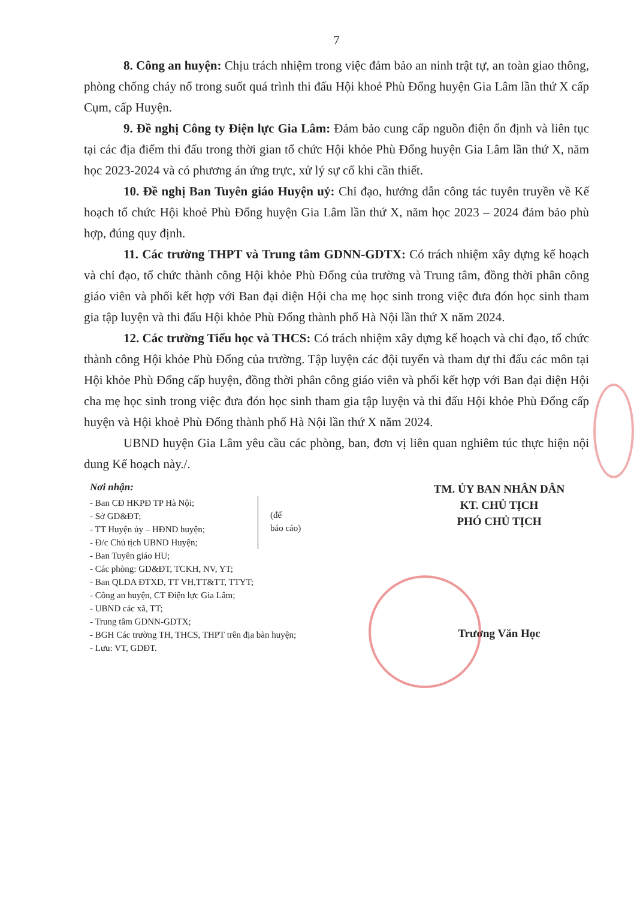7
8. Công an huyện: Chịu trách nhiệm trong việc đảm bảo an ninh trật tự, an toàn giao thông, phòng chống cháy nổ trong suốt quá trình thi đấu Hội khoẻ Phù Đổng huyện Gia Lâm lần thứ X cấp Cụm, cấp Huyện.
9. Đề nghị Công ty Điện lực Gia Lâm: Đảm bảo cung cấp nguồn điện ổn định và liên tục tại các địa điểm thi đấu trong thời gian tổ chức Hội khỏe Phù Đổng huyện Gia Lâm lần thứ X, năm học 2023-2024 và có phương án ứng trực, xử lý sự cố khi cần thiết.
10. Đề nghị Ban Tuyên giáo Huyện uỷ: Chỉ đạo, hướng dẫn công tác tuyên truyền về Kế hoạch tổ chức Hội khoẻ Phù Đổng huyện Gia Lâm lần thứ X, năm học 2023 – 2024 đảm bảo phù hợp, đúng quy định.
11. Các trường THPT và Trung tâm GDNN-GDTX: Có trách nhiệm xây dựng kế hoạch và chỉ đạo, tổ chức thành công Hội khỏe Phù Đổng của trường và Trung tâm, đồng thời phân công giáo viên và phối kết hợp với Ban đại diện Hội cha mẹ học sinh trong việc đưa đón học sinh tham gia tập luyện và thi đấu Hội khỏe Phù Đổng thành phố Hà Nội lần thứ X năm 2024.
12. Các trường Tiểu học và THCS: Có trách nhiệm xây dựng kế hoạch và chỉ đạo, tổ chức thành công Hội khỏe Phù Đổng của trường. Tập luyện các đội tuyển và tham dự thi đấu các môn tại Hội khỏe Phù Đổng cấp huyện, đồng thời phân công giáo viên và phối kết hợp với Ban đại diện Hội cha mẹ học sinh trong việc đưa đón học sinh tham gia tập luyện và thi đấu Hội khỏe Phù Đổng cấp huyện và Hội khoẻ Phù Đổng thành phố Hà Nội lần thứ X năm 2024.
UBND huyện Gia Lâm yêu cầu các phòng, ban, đơn vị liên quan nghiêm túc thực hiện nội dung Kế hoạch này./.
Nơi nhận:
- Ban CĐ HKPĐ TP Hà Nội;
- Sở GD&ĐT;
- TT Huyện ủy – HĐND huyện;
- Đ/c Chủ tịch UBND Huyện;
(để
báo cáo)
- Ban Tuyên giáo HU;
- Các phòng: GD&ĐT, TCKH, NV, YT;
- Ban QLDA ĐTXD, TT VH,TT&TT, TTYT;
- Công an huyện, CT Điện lực Gia Lâm;
- UBND các xã, TT;
- Trung tâm GDNN-GDTX;
- BGH Các trường TH, THCS, THPT trên địa bàn huyện;
- Lưu: VT, GDĐT.
TM. ỦY BAN NHÂN DÂN
KT. CHỦ TỊCH
PHÓ CHỦ TỊCH
Trương Văn Học